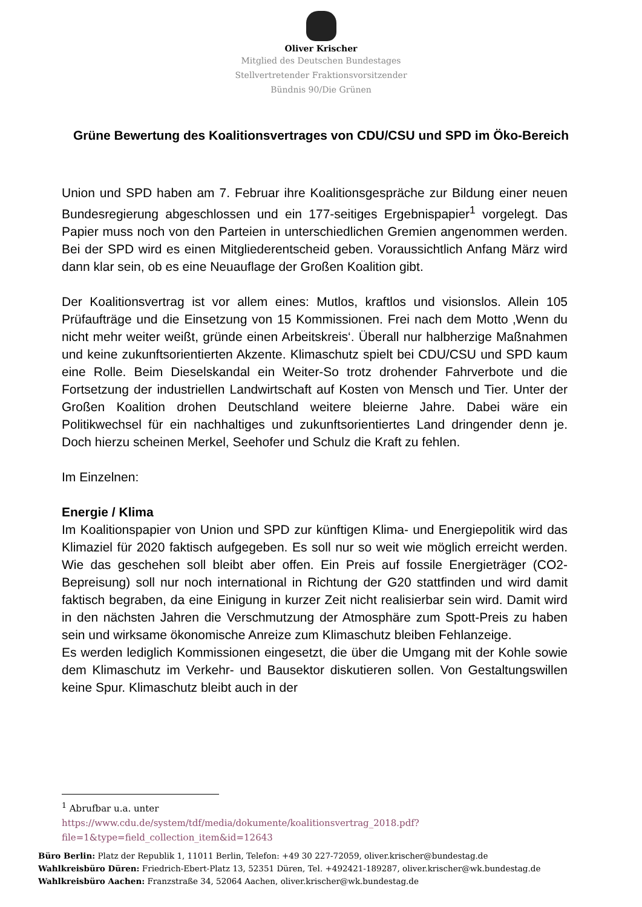Oliver Krischer
Mitglied des Deutschen Bundestages
Stellvertretender Fraktionsvorsitzender
Bündnis 90/Die Grünen
Grüne Bewertung des Koalitionsvertrages von CDU/CSU und SPD im Öko-Bereich
Union und SPD haben am 7. Februar ihre Koalitionsgespräche zur Bildung einer neuen Bundesregierung abgeschlossen und ein 177-seitiges Ergebnispapier<sup>1</sup> vorgelegt. Das Papier muss noch von den Parteien in unterschiedlichen Gremien angenommen werden. Bei der SPD wird es einen Mitgliederentscheid geben. Voraussichtlich Anfang März wird dann klar sein, ob es eine Neuauflage der Großen Koalition gibt.
Der Koalitionsvertrag ist vor allem eines: Mutlos, kraftlos und visionslos. Allein 105 Prüfaufträge und die Einsetzung von 15 Kommissionen. Frei nach dem Motto ‚Wenn du nicht mehr weiter weißt, gründe einen Arbeitskreis‘. Überall nur halbherzige Maßnahmen und keine zukunftsorientierten Akzente. Klimaschutz spielt bei CDU/CSU und SPD kaum eine Rolle. Beim Dieselskandal ein Weiter-So trotz drohender Fahrverbote und die Fortsetzung der industriellen Landwirtschaft auf Kosten von Mensch und Tier. Unter der Großen Koalition drohen Deutschland weitere bleierne Jahre. Dabei wäre ein Politikwechsel für ein nachhaltiges und zukunftsorientiertes Land dringender denn je. Doch hierzu scheinen Merkel, Seehofer und Schulz die Kraft zu fehlen.
Im Einzelnen:
Energie / Klima
Im Koalitionspapier von Union und SPD zur künftigen Klima- und Energiepolitik wird das Klimaziel für 2020 faktisch aufgegeben. Es soll nur so weit wie möglich erreicht werden. Wie das geschehen soll bleibt aber offen. Ein Preis auf fossile Energieträger (CO2-Bepreisung) soll nur noch international in Richtung der G20 stattfinden und wird damit faktisch begraben, da eine Einigung in kurzer Zeit nicht realisierbar sein wird. Damit wird in den nächsten Jahren die Verschmutzung der Atmosphäre zum Spott-Preis zu haben sein und wirksame ökonomische Anreize zum Klimaschutz bleiben Fehlanzeige.
Es werden lediglich Kommissionen eingesetzt, die über die Umgang mit der Kohle sowie dem Klimaschutz im Verkehr- und Bausektor diskutieren sollen. Von Gestaltungswillen keine Spur. Klimaschutz bleibt auch in der
<sup>1</sup> Abrufbar u.a. unter
https://www.cdu.de/system/tdf/media/dokumente/koalitionsvertrag_2018.pdf?file=1&type=field_collection_item&id=12643
Büro Berlin: Platz der Republik 1, 11011 Berlin, Telefon: +49 30 227-72059, oliver.krischer@bundestag.de
Wahlkreisbüro Düren: Friedrich-Ebert-Platz 13, 52351 Düren, Tel. +492421-189287, oliver.krischer@wk.bundestag.de
Wahlkreisbüro Aachen: Franzstraße 34, 52064 Aachen, oliver.krischer@wk.bundestag.de